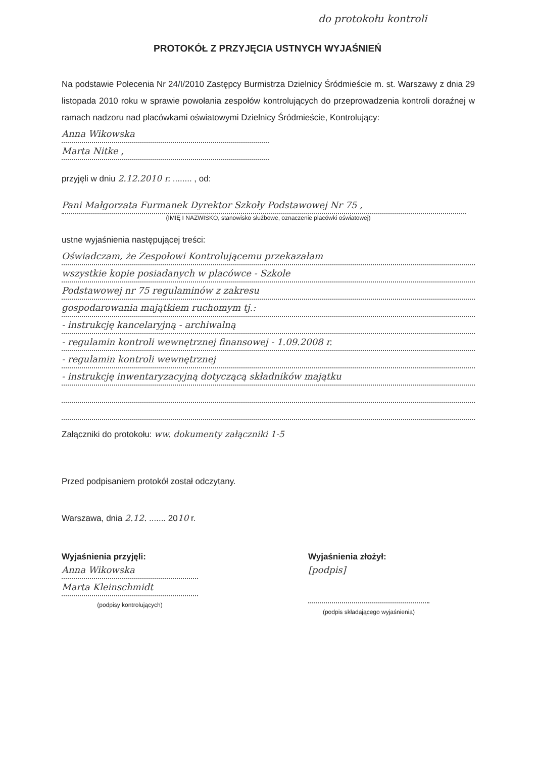do protokołu kontroli
PROTOKÓŁ Z PRZYJĘCIA USTNYCH WYJAŚNIEŃ
Na podstawie Polecenia Nr 24/I/2010 Zastępcy Burmistrza Dzielnicy Śródmieście m. st. Warszawy z dnia 29 listopada 2010 roku w sprawie powołania zespołów kontrolujących do przeprowadzenia kontroli doraźnej w ramach nadzoru nad placówkami oświatowymi Dzielnicy Śródmieście, Kontrolujący:
Anna Wikowska
Marta Nitke ,
przyjęli w dniu 2.12.2010 r. ........ , od:
Pani Małgorzata Furmanek Dyrektor Szkoły Podstawowej Nr 75 ,
(IMIĘ I NAZWISKO, stanowisko służbowe, oznaczenie placówki oświatowej)
ustne wyjaśnienia następującej treści:
Oświadczam, że Zespołowi Kontrolującemu przekazałam
wszystkie kopie posiadanych w placówce - Szkole
Podstawowej nr 75 regulaminów z zakresu
gospodarowania majątkiem ruchomym tj.:
- instrukcję kancelaryjną - archiwalną
- regulamin kontroli wewnętrznej finansowej - 1.09.2008 r.
- regulamin kontroli wewnętrznej
- instrukcję inwentaryzacyjną dotyczącą składników majątku
Załączniki do protokołu: ww. dokumenty załączniki 1-5
Przed podpisaniem protokół został odczytany.
Warszawa, dnia 2.12. ....... 2010 r.
Wyjaśnienia przyjęli:
Anna Wikowska
Marta Kleinschmidt
(podpisy kontrolujących)
Wyjaśnienia złożył:
[podpis]
(podpis składającego wyjaśnienia)